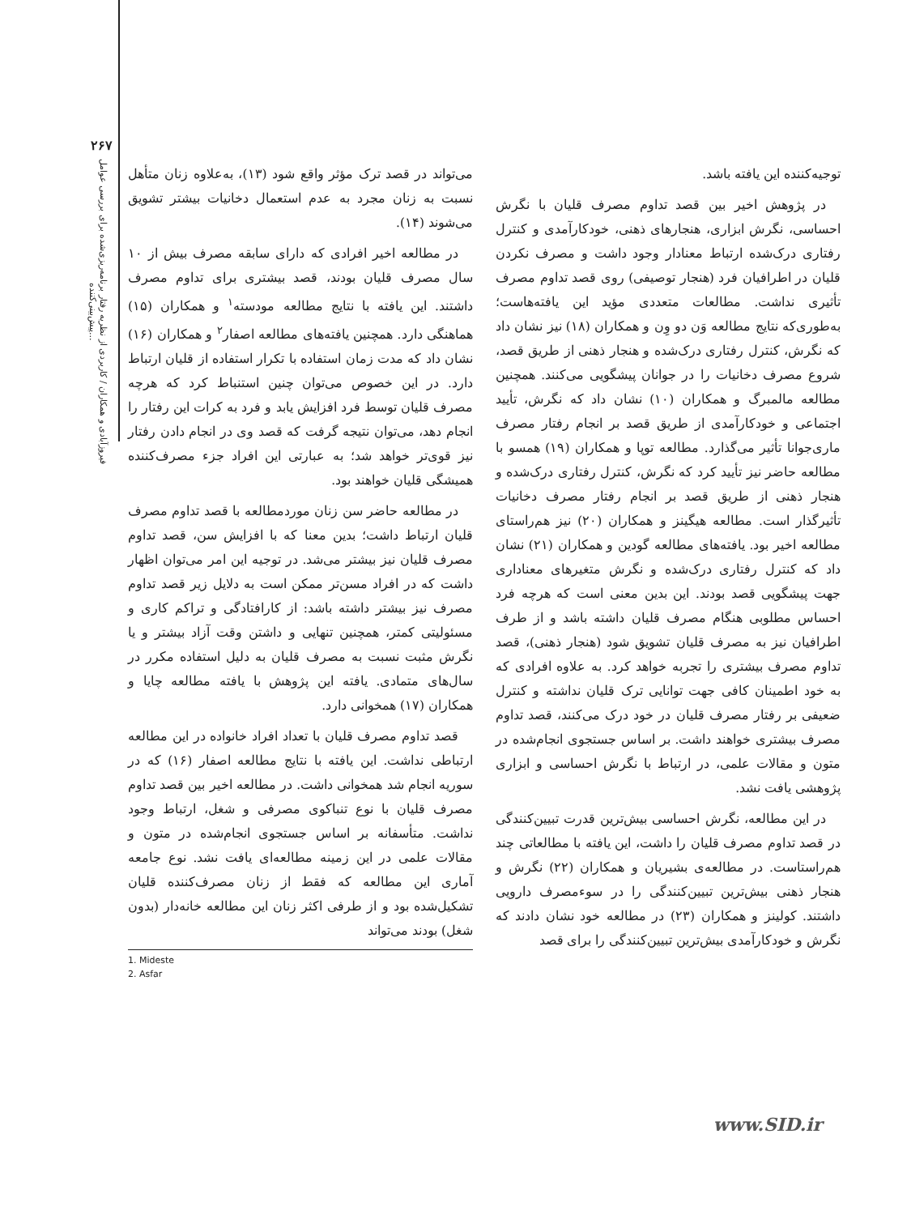۲۶۷
فیروزآبادی و همکاران / کاربردی از نظریه رفتار برنامه‌ریزی‌شده برای بررسی عوامل پیش‌بینی‌کننده...
می‌تواند در قصد ترک مؤثر واقع شود (۱۳)، به‌علاوه زنان متأهل نسبت به زنان مجرد به عدم استعمال دخانیات بیشتر تشویق می‌شوند (۱۴).
در مطالعه اخیر افرادی که دارای سابقه مصرف بیش از ۱۰ سال مصرف قلیان بودند، قصد بیشتری برای تداوم مصرف داشتند. این یافته با نتایج مطالعه مودسته<sup>۱</sup> و همکاران (۱۵) هماهنگی دارد. همچنین یافته‌های مطالعه اصفار<sup>۲</sup> و همکاران (۱۶) نشان داد که مدت زمان استفاده با تکرار استفاده از قلیان ارتباط دارد. در این خصوص می‌توان چنین استنباط کرد که هرچه مصرف قلیان توسط فرد افزایش یابد و فرد به کرات این رفتار را انجام دهد، می‌توان نتیجه گرفت که قصد وی در انجام دادن رفتار نیز قوی‌تر خواهد شد؛ به عبارتی این افراد جزء مصرف‌کننده همیشگی قلیان خواهند بود.
در مطالعه حاضر سن زنان موردمطالعه با قصد تداوم مصرف قلیان ارتباط داشت؛ بدین معنا که با افزایش سن، قصد تداوم مصرف قلیان نیز بیشتر می‌شد. در توجیه این امر می‌توان اظهار داشت که در افراد مسن‌تر ممکن است به دلایل زیر قصد تداوم مصرف نیز بیشتر داشته باشد: از کارافتادگی و تراکم کاری و مسئولیتی کمتر، همچنین تنهایی و داشتن وقت آزاد بیشتر و یا نگرش مثبت نسبت به مصرف قلیان به دلیل استفاده مکرر در سال‌های متمادی. یافته این پژوهش با یافته مطالعه چایا و همکاران (۱۷) همخوانی دارد.
قصد تداوم مصرف قلیان با تعداد افراد خانواده در این مطالعه ارتباطی نداشت. این یافته با نتایج مطالعه اصفار (۱۶) که در سوریه انجام شد همخوانی داشت. در مطالعه اخیر بین قصد تداوم مصرف قلیان با نوع تنباکوی مصرفی و شغل، ارتباط وجود نداشت. متأسفانه بر اساس جستجوی انجام‌شده در متون و مقالات علمی در این زمینه مطالعه‌ای یافت نشد. نوع جامعه آماری این مطالعه که فقط از زنان مصرف‌کننده قلیان تشکیل‌شده بود و از طرفی اکثر زنان این مطالعه خانه‌دار (بدون شغل) بودند می‌تواند
1. Mideste
2. Asfar
توجیه‌کننده این یافته باشد.
در پژوهش اخیر بین قصد تداوم مصرف قلیان با نگرش احساسی، نگرش ابزاری، هنجارهای ذهنی، خودکارآمدی و کنترل رفتاری درک‌شده ارتباط معنادار وجود داشت و مصرف نکردن قلیان در اطرافیان فرد (هنجار توصیفی) روی قصد تداوم مصرف تأثیری نداشت. مطالعات متعددی مؤید این یافته‌هاست؛ به‌طوری‌که نتایج مطالعه وَن دو وِن و همکاران (۱۸) نیز نشان داد که نگرش، کنترل رفتاری درک‌شده و هنجار ذهنی از طریق قصد، شروع مصرف دخانیات را در جوانان پیشگویی می‌کنند. همچنین مطالعه مالمبرگ و همکاران (۱۰) نشان داد که نگرش، تأیید اجتماعی و خودکارآمدی از طریق قصد بر انجام رفتار مصرف ماری‌جوانا تأثیر می‌گذارد. مطالعه توپا و همکاران (۱۹) همسو با مطالعه حاضر نیز تأیید کرد که نگرش، کنترل رفتاری درک‌شده و هنجار ذهنی از طریق قصد بر انجام رفتار مصرف دخانیات تأثیرگذار است. مطالعه هیگینز و همکاران (۲۰) نیز هم‌راستای مطالعه اخیر بود. یافته‌های مطالعه گودین و همکاران (۲۱) نشان داد که کنترل رفتاری درک‌شده و نگرش متغیرهای معناداری جهت پیشگویی قصد بودند. این بدین معنی است که هرچه فرد احساس مطلوبی هنگام مصرف قلیان داشته باشد و از طرف اطرافیان نیز به مصرف قلیان تشویق شود (هنجار ذهنی)، قصد تداوم مصرف بیشتری را تجربه خواهد کرد. به علاوه افرادی که به خود اطمینان کافی جهت توانایی ترک قلیان نداشته و کنترل ضعیفی بر رفتار مصرف قلیان در خود درک می‌کنند، قصد تداوم مصرف بیشتری خواهند داشت. بر اساس جستجوی انجام‌شده در متون و مقالات علمی، در ارتباط با نگرش احساسی و ابزاری پژوهشی یافت نشد.
در این مطالعه، نگرش احساسی بیش‌ترین قدرت تبیین‌کنندگی در قصد تداوم مصرف قلیان را داشت، این یافته با مطالعاتی چند هم‌راستاست. در مطالعه‌ی بشیریان و همکاران (۲۲) نگرش و هنجار ذهنی بیش‌ترین تبیین‌کنندگی را در سوءمصرف دارویی داشتند. کولینز و همکاران (۲۳) در مطالعه خود نشان دادند که نگرش و خودکارآمدی بیش‌ترین تبیین‌کنندگی را برای قصد
www.SID.ir